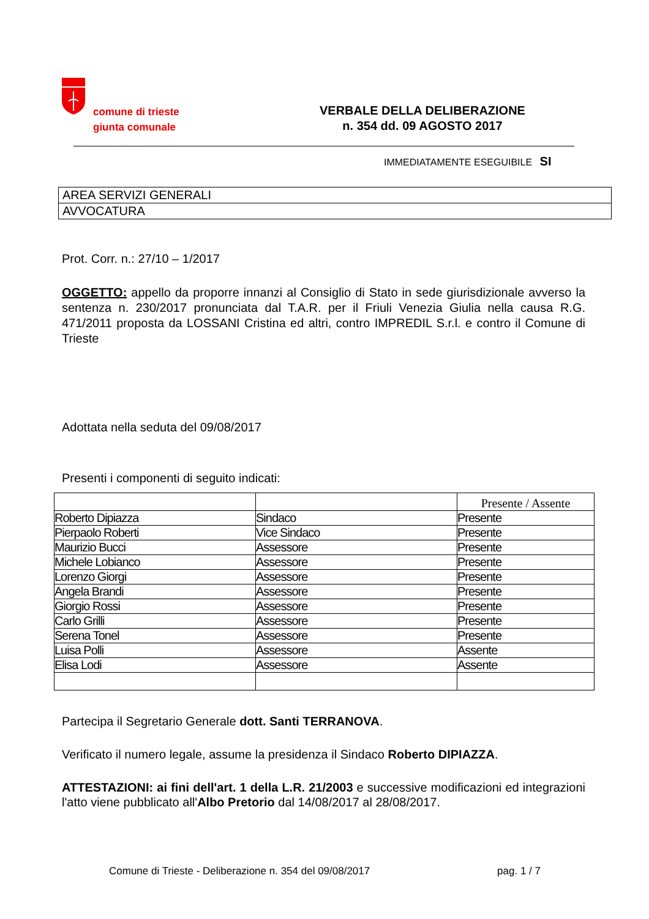comune di trieste
giunta comunale
VERBALE DELLA DELIBERAZIONE
n. 354 dd. 09 AGOSTO 2017
IMMEDIATAMENTE ESEGUIBILE SI
AREA SERVIZI GENERALI
AVVOCATURA
Prot. Corr. n.: 27/10 – 1/2017
OGGETTO: appello da proporre innanzi al Consiglio di Stato in sede giurisdizionale avverso la sentenza n. 230/2017 pronunciata dal T.A.R. per il Friuli Venezia Giulia nella causa R.G. 471/2011 proposta da LOSSANI Cristina ed altri, contro IMPREDIL S.r.l. e contro il Comune di Trieste
Adottata nella seduta del 09/08/2017
Presenti i componenti di seguito indicati:
| | | Presente / Assente |
| --- | --- | --- |
| Roberto Dipiazza | Sindaco | Presente |
| Pierpaolo Roberti | Vice Sindaco | Presente |
| Maurizio Bucci | Assessore | Presente |
| Michele Lobianco | Assessore | Presente |
| Lorenzo Giorgi | Assessore | Presente |
| Angela Brandi | Assessore | Presente |
| Giorgio Rossi | Assessore | Presente |
| Carlo Grilli | Assessore | Presente |
| Serena Tonel | Assessore | Presente |
| Luisa Polli | Assessore | Assente |
| Elisa Lodi | Assessore | Assente |
Partecipa il Segretario Generale dott. Santi TERRANOVA.
Verificato il numero legale, assume la presidenza il Sindaco Roberto DIPIAZZA.
ATTESTAZIONI: ai fini dell'art. 1 della L.R. 21/2003 e successive modificazioni ed integrazioni l'atto viene pubblicato all'Albo Pretorio dal 14/08/2017 al 28/08/2017.
Comune di Trieste - Deliberazione n. 354 del 09/08/2017 pag. 1 / 7